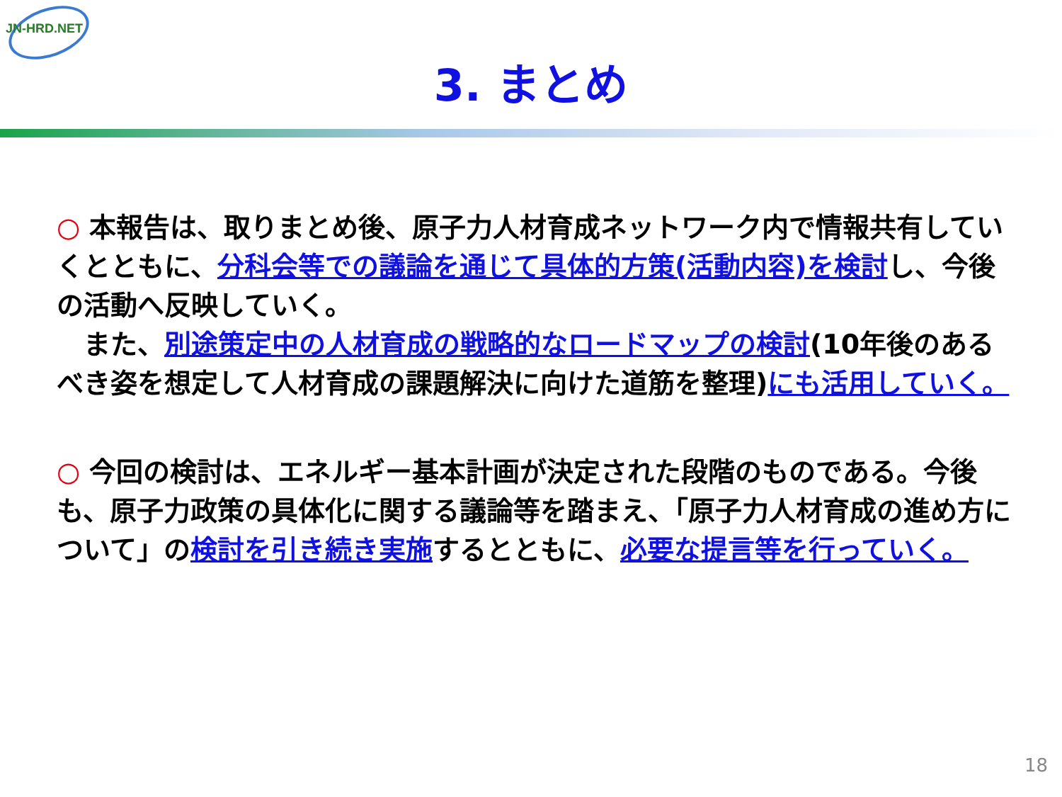JN-HRD.NET
3. まとめ
○ 本報告は、取りまとめ後、原子力人材育成ネットワーク内で情報共有していくとともに、分科会等での議論を通じて具体的方策(活動内容)を検討し、今後の活動へ反映していく。
　また、別途策定中の人材育成の戦略的なロードマップの検討(10年後のあるべき姿を想定して人材育成の課題解決に向けた道筋を整理)にも活用していく。
○ 今回の検討は、エネルギー基本計画が決定された段階のものである。今後も、原子力政策の具体化に関する議論等を踏まえ、「原子力人材育成の進め方について」の検討を引き続き実施するとともに、必要な提言等を行っていく。
18